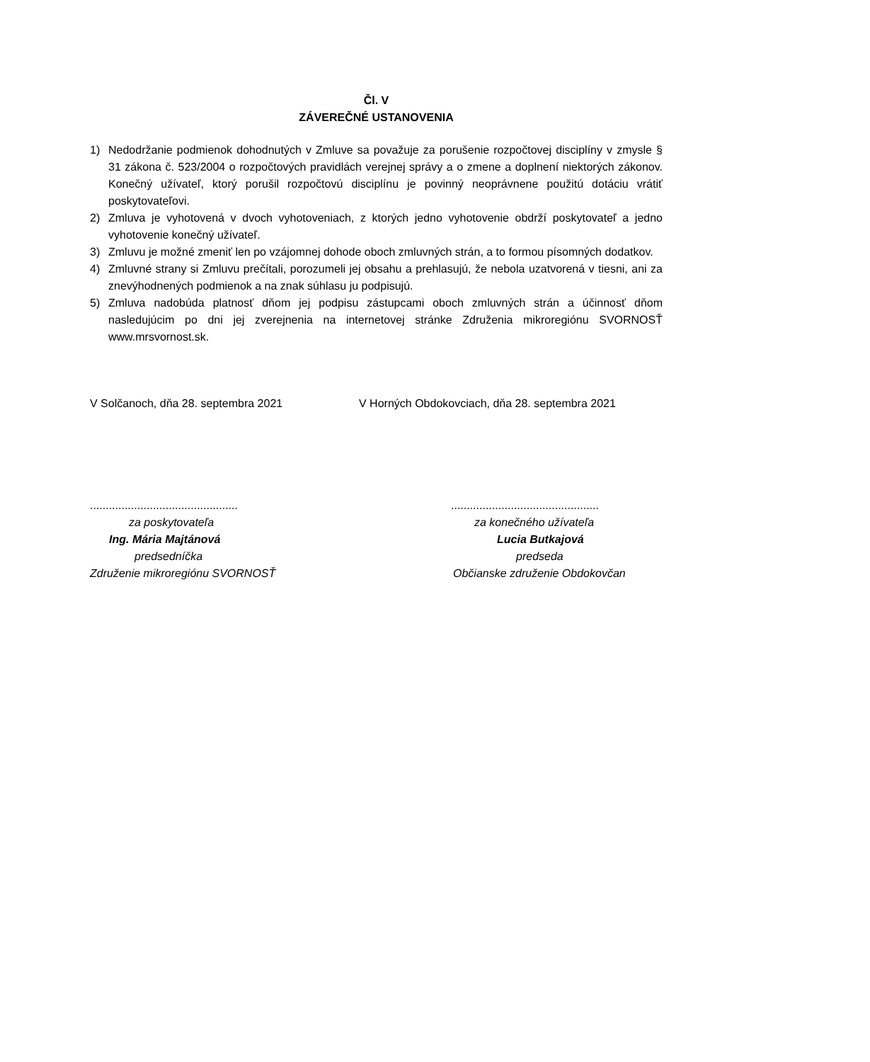Čl. V
ZÁVEREČNÉ USTANOVENIA
1) Nedodržanie podmienok dohodnutých v Zmluve sa považuje za porušenie rozpočtovej disciplíny v zmysle § 31 zákona č. 523/2004 o rozpočtových pravidlách verejnej správy a o zmene a doplnení niektorých zákonov. Konečný užívateľ, ktorý porušil rozpočtovú disciplínu je povinný neoprávnene použitú dotáciu vrátiť poskytovateľovi.
2) Zmluva je vyhotovená v dvoch vyhotoveniach, z ktorých jedno vyhotovenie obdrží poskytovateľ a jedno vyhotovenie konečný užívateľ.
3) Zmluvu je možné zmeniť len po vzájomnej dohode oboch zmluvných strán, a to formou písomných dodatkov.
4) Zmluvné strany si Zmluvu prečítali, porozumeli jej obsahu a prehlasujú, že nebola uzatvorená v tiesni, ani za znevýhodnených podmienok a na znak súhlasu ju podpisujú.
5) Zmluva nadobúda platnosť dňom jej podpisu zástupcami oboch zmluvných strán a účinnosť dňom nasledujúcim po dni jej zverejnenia na internetovej stránke Združenia mikroregiónu SVORNOSŤ www.mrsvornost.sk.
V Solčanoch, dňa 28. septembra 2021 V Horných Obdokovciach, dňa 28. septembra 2021
...............................................
za poskytovateľa
Ing. Mária Majtánová
predsedníčka
Združenie mikroregiónu SVORNOSŤ
...............................................
za konečného užívateľa
Lucia Butkajová
predseda
Občianske združenie Obdokovčan